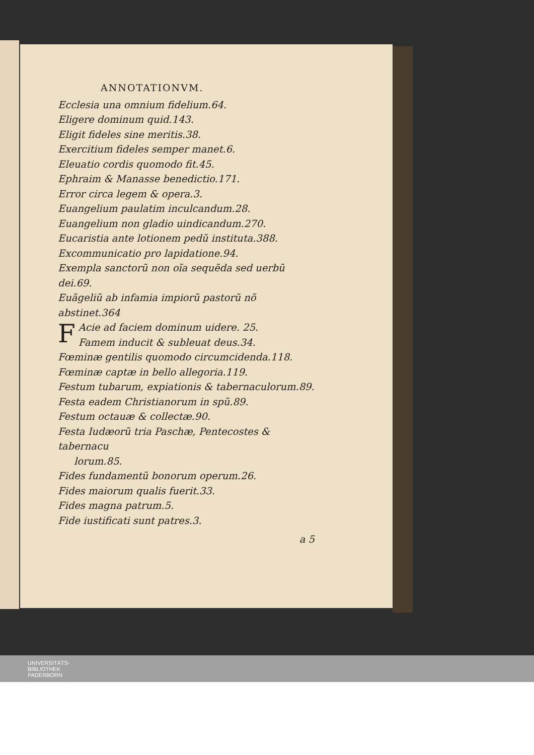ANNOTATIONVM.
Ecclesia una omnium fidelium.64.
Eligere dominum quid.143.
Eligit fideles sine meritis.38.
Exercitium fideles semper manet.6.
Eleuatio cordis quomodo fit.45.
Ephraim & Manasse benedictio.171.
Error circa legem & opera.3.
Euangelium paulatim inculcandum.28.
Euangelium non gladio uindicandum.270.
Eucaristia ante lotionem pedũ instituta.388.
Excommunicatio pro lapidatione.94.
Exempla sanctorũ non oĩa sequẽda sed uerbũ dei.69.
Euãgeliũ ab infamia impiorũ pastorũ nõ abstinet.364
FAcie ad faciem dominum uidere. 25.
Famem inducit & subleuat deus.34.
Fœminæ gentilis quomodo circumcidenda.118.
Fœminæ captæ in bello allegoria.119.
Festum tubarum, expiationis & tabernaculorum.89.
Festa eadem Christianorum in spũ.89.
Festum octauæ & collectæ.90.
Festa Iudæorũ tria Paschæ, Pentecostes & tabernacu
lorum.85.
Fides fundamentũ bonorum operum.26.
Fides maiorum qualis fuerit.33.
Fides magna patrum.5.
Fide iustificati sunt patres.3.
a 5
UNIVERSITÄTS-
BIBLIOTHEK
PADERBORN